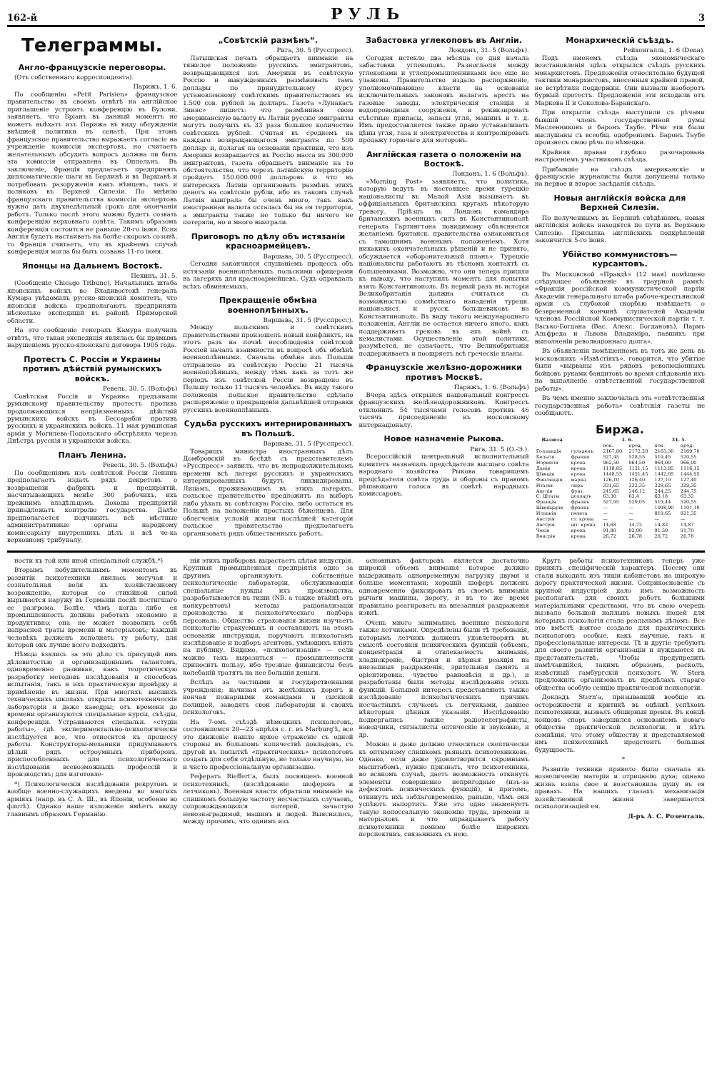162-й
РУЛЬ
3
Телеграммы.
Англо-французскіе переговоры.
(Отъ собственнаго корреспондента).
Парижъ, 1. 6.
По сообщенію «Petit Parisien» французское правительство въ своемъ отвѣтѣ на англійское приглашеніе устроить конференцію въ Булони, заявляетъ, что Бріанъ въ данный моментъ не можетъ выѣхать изъ Парижа въ виду обсужденія внѣшней политики въ сенатѣ. При этомъ французское правительство выражаетъ согласіе на учрежденіе комиссіи экспертовъ, но считаетъ желательнымъ обсудить вопросъ должна ли быть эта комиссія отправлена въ Оппельнъ. Въ заключеніе, Франція предлагаетъ предпринять дипломатическіе шаги въ Берлинѣ и въ Варшавѣ и потребовать разоруженія какъ нѣмцевъ, такъ и поляковъ въ Верхней Силезіи. По мнѣнію французскаго правительства комиссіи экспертовъ нужно дать двухнедѣльный срокъ для окончанія работъ. Только послѣ этого можно будетъ созвать конференцію верховнаго совѣта. Такимъ образомъ конференція состоится не раньше 20-го іюня. Если Англія будетъ настаивать на болѣе скоромъ созывѣ, то Франція считаетъ, что въ крайнемъ случаѣ конференція могла бы быть созвана 11-го іюня.
Японцы на Дальнемъ Востокѣ.
Пекинъ, 31. 5.
(Сообщеніе Chicago Tribune). Начальникъ штаба японскихъ войскъ во Владивостокѣ генералъ Кумара увѣдомилъ русско-японскій комитетъ, что японскія войска предполагаютъ предпринять нѣсколько экспедицій въ районѣ Приморской области.
На это сообщеніе генералъ Камура получилъ отвѣтъ, что такая экспедиція являлась бы прямымъ нарушеніемъ русско-японскаго договора 1905 года.
Протестъ С. Россіи и Украины противъ дѣйствій румынскихъ войскъ.
Ревель, 30. 5. (Вольфъ)
Совѣтская Россія и Украина предъявили румынскому правительству протестъ противъ продолжающихся непріязненныхъ дѣйствій румынскихъ войскъ въ Бессарабіи противъ русскихъ и украинскихъ войскъ. 11 мая румынская армія у Могилева-Подольскаго обстрѣляла черезъ Днѣстръ русскія и украинскія войска.
Планъ Ленина.
Ревель, 30. 5. (Вольфъ)
По сообщеніямъ изъ совѣтской Россіи Ленинъ предполагаетъ издать рядъ декретовъ о возвращеніи фабрикъ и предпріятій, насчитывающихъ менѣе 300 рабочихъ, ихъ прежнимъ владѣльцамъ. Доходы предпріятій принадлежатъ контролю государства. Далѣе предполагается подчинить всѣ мѣстные административные органы народному комиссаріату внутреннихъ дѣлъ и всѣ че-ка верховному трибуналу.
„Совѣтскій размѣнъ“.
Рига, 30. 5 (Русспресс).
Латышская печать обращаетъ вниманіе на тяжелое положеніе русскихъ эмигрантовъ, возвращающихся изъ Америки въ совѣтскую Россію и вынужденныхъ размѣнивать тамъ доллары по принудительному курсу установленному совѣтскимъ правительствомъ въ 1.500 сов. рублей за долларъ. Газета «Лунакасъ Зиняс» пишетъ: что размѣнивая свою американскую валюту въ Латвіи русскіе эмигранты могутъ получить въ 33 раза большее количество совѣтскихъ рублей. Считая въ среднемъ на каждаго возвращающагося эмигранта по 500 доллар. и, полагая на основаніи практики, что изъ Америки возвращается въ Россію масса въ 300.000 эмигрантовъ, газета обращаетъ вниманіе на то обстоятельство, что черезъ латвійскую территорію пройдетъ 150.000.000 долларовъ и что въ интересахъ Латвіи организовать размѣнъ этихъ денегъ на совѣтскіе рубли, ибо въ такомъ случаѣ Латвія выиграла бы очень много, такъ какъ иностранная валюта осталась бы на ея территоріи, а эмигранты также не только бы ничего не потеряли, но и много выиграли.
Приговоръ по дѣлу объ истязаніи красноармейцевъ.
Варшава, 30. 5 (Русспресс).
Сегодня закончился слушаніемъ процессъ объ истязаніи военноплѣнныхъ польскими офицерами въ лагеряхъ для красноармейцевъ. Судъ оправдалъ всѣхъ обвиняемыхъ.
Прекращеніе обмѣна военноплѣнныхъ.
Варшава, 31. 5 (Русспресс).
Между польскимъ и совѣтскимъ правительствами произошелъ новый конфликтъ, на этотъ разъ на почвѣ несоблюденія совѣтской Россіей началъ взаимности въ вопросѣ объ обмѣнѣ военноплѣнными. Сначала обмѣна изъ Польши отправлено въ совѣтскую Россію 21 тысяча военноплѣнныхъ, между тѣмъ какъ за тотъ же періодъ изъ совѣтской Россіи возвращено въ Польшу только 11 тысячъ человѣкъ. Въ виду такого положенія польское правительство сдѣлало распоряженіе о прекращеніи дальнѣйшей отправки русскихъ военноплѣнныхъ.
Судьба русскихъ интернированныхъ въ Польшѣ.
Варшава, 31. 5 (Русспресс).
Товарищъ министра иностранныхъ дѣлъ Домбровскій въ бесѣдѣ съ представителемъ «Русспресс» заявилъ, что въ непродолжительномъ времени всѣ лагери русскихъ и украинскихъ интернированныхъ будутъ ликвидированы. Лицамъ, проживающимъ въ этихъ лагеряхъ, польское правительство предложитъ на выборъ либо уѣхать въ совѣтскую Россію, либо остаться въ Польшѣ на положеніи простыхъ бѣженцевъ. Для облегченія условій жизни послѣдней категоріи польское правительство предполагаетъ организовать рядъ общественныхъ работъ.
Забастовка углекоповъ въ Англіи.
Лондонъ, 31. 5 (Вольфъ).
Сегодня истекло два мѣсяца со дня начала забастовки углекоповъ. Разногласія между углекопами и углепромышленниками все еще не улажены. Правительство издало распоряженіе, уполномочивающее власти на основаніи исключительныхъ законовъ налагать арестъ на газовые заводы, электрическія станціи и водопроводныя сооруженія, и реквизировать съѣстные припасы, запасы угля, машинъ и т. д. Имъ предоставляется также право устанавливать цѣны угля, газа и электричества и контролировать продажу горючаго для моторовъ.
Англійская газета о положеніи на Востокѣ.
Лондонъ, 1. 6 (Вольфъ).
«Morning Post» заявляетъ, что политика, которую ведутъ въ настоящее время турецкіе націоналисты въ Малой Азіи вызываетъ въ оффиціальныхъ британскихъ кругахъ нѣкоторую тревогу. Пріѣздъ въ Лондонъ командира британскихъ военныхъ силъ въ Константинополѣ генерала Гартингтона повидимому объясняется желаніемъ британск. правительства ознакомиться съ тамошнимъ военнымъ положеніемъ. Хотя никакихъ окончательныхъ рѣшеній и не принято, обсуждается «оборонительный планъ». Турецкіе націоналисты работаютъ въ тѣсномъ контактѣ съ большевиками. Возможно, что они теперь пришли къ выводу, что наступилъ моментъ для попытки взять Константинополь. Въ первый разъ въ исторіи Великобританія должна считаться съ возможностью совмѣстнаго нападенія турецк. націоналист. и русск. большевиковъ на Константинополь. Въ виду такого международнаго положенія, Англіи не остается ничего иного, какъ поддерживать грековъ въ ихъ войнѣ съ кемалистами. Осуществленіе этой политики, разумѣется, не означаетъ, что Великобританія поддерживаетъ и поощряетъ всѣ греческіе планы.
Французскіе желѣзно-дорожники противъ Москвѣ.
Парижъ, 1. 6. (Вольфъ)
Вчера здѣсь открылся національный конгрессъ французскихъ желѣзнодорожниковъ. Конгрессъ отклонилъ 54 тысячами голосовъ противъ 46 тысячъ присоединеніе къ московскому интернаціоналу.
Новое назначеніе Рыкова.
Рига, 31. 5 (О.-Э.).
Всероссійскій центральный исполнительный комитетъ назначилъ предсѣдателя высшаго совѣта народнаго хозяйства Рыкова товарищемъ предсѣдателя совѣта труда и обороны съ правомъ рѣшающаго голоса въ совѣтѣ народныхъ комиссаровъ.
Монархическій съѣздъ.
Рейхенгалль, 1. 6 (Dena).
Подъ именемъ съѣзда экономическаго возстановленія здѣсь открылся съѣздъ русскихъ монархистовъ. Предложенія относительно будущей тактики монархистовъ, внесенныя крайней правой, не встрѣтили поддержки. Они вызвали наоборотъ бурный протестъ. Предложенія эти исходили отъ Маркова II и Соколова-Баранскаго.
При открытіи съѣзда выступили съ рѣчами бывшій членъ государственной думы Масленниковъ и баронъ Таубе. Рѣчи эти были выслушаны съ всеобщ. одобреніемъ. Баронъ Таубе произнесъ свою рѣчь по нѣмецки.
Крайняя правая глубоко разочарована настроеніемъ участниковъ съѣзда.
Прибывшіе на съѣздъ американскіе и французскіе журналисты были допущены только на первое и второе засѣданія съѣзда.
Новыя англійскія войска для Верхней Силезіи.
По полученнымъ въ Берлинѣ свѣдѣніямъ, новыя англійскія войска находятся по пути въ Верхнюю Силезію. Присылка англійскихъ подкрѣпленій закончится 5-го іюня.
Убійство коммунистовъ— курсантовъ.
Въ Московской «Правдѣ» (12 мая) помѣщено слѣдующее объявленіе въ траурной рамкѣ: «Фракція россійской коммунистической партіи Академіи генеральнаго штаба рабоче-крестьянской арміи съ глубокой скорбью извѣщаетъ о безвременной кончинѣ слушателей Академіи членовъ Россійской Коммунистической партіи т. т. Васько-Богдана (Вас. Алекс. Богдановъ), Пармъ Альфреда и Львова Владиміра, павшихъ при выполненіи революціоннаго долга».
Въ объявленіи помѣщенномъ въ тотъ же день въ московскихъ «Извѣстіяхъ», говорится, что убитые были «вырваны изъ рядовъ революціонныхъ бойцовъ руками бандитовъ во время слѣдованія ихъ на выполненіе отвѣтственной государственной работы».
Въ чемъ именно заключалась эта «отвѣтственная государственная работа» совѣтскія газеты не сообщаютъ.
Биржа.
| Валюта | | 1. 6. | | 31. 5. | |
| --- | --- | --- | --- | --- | --- |
| | | пок. | прод. | пок. | прод. |
| Голландія | гульденъ | 2167,80 | 2172,20 | 2165,30 | 2169,70 |
| Бельгія | франки | 527,45 | 528,55 | 519,45 | 520,55 |
| Норвегія | крона | 962,50 | 964,50 | 964,00 | 966,00 |
| Данія | крона | 1118,85 | 1121,15 | 1113,85 | 1116,15 |
| Швеція | крона | 1448,55 | 1451,45 | 1442,05 | 1444,95 |
| Финляндія | марка | 126,10 | 126,40 | 127,10 | 127,40 |
| Италія | лира | 331,65 | 332,35 | 328,65 | 329,35 |
| Англія | фунт. | 245,65 | 246,12 | 244,25 | 244,75 |
| С. Штаты | долларъ | 63,30 | 63,4 | 63,18 | 63,32 |
| Франція | франкъ | 527,95 | 529,05 | 519,44 | 520,55 |
| Швейцарія | франкъ | — | — | 1098,90 | 1101,10 |
| Испанія | пезета | — | — | 819,65 | 821,35 |
| Австрія | ст. крона | — | — | — | — |
| Австрія | шт. крона | 14,68 | 14,72 | 14,83 | 14,87 |
| Чехія | крона | 91,80 | 92,00 | 91,50 | 91,70 |
| Венгрія | крона | 26,72 | 26,78 | 26,72 | 26,78 |
ности къ той или иной спеціальной службѣ.*)
Вторымъ побудительнымъ моментомъ въ развитіи психотехники явилась могучая и сознательная воля къ хозяйственному возрожденію, которая со стихійной силой вырывается наружу въ Германіи послѣ постигшаго ее разгрома. Болѣе, чѣмъ когда либо ея промышленность должна работать экономно и продуктивно; она не может позволить себѣ напрасной траты времени и матеріаловъ; каждый человѣкъ долженъ исполнять ту работу, для которой онъ лучше всего подходитъ.
Нѣмцы взялись за это дѣло съ присущей имъ дѣловитостью и организаціоннымъ талантомъ, одновременно развивая, какъ теоретическую разработку методовъ изслѣдованія и способовъ испытанія, такъ и ихъ практическую провѣрку и примѣненіе въ жизни. При многихъ высшихъ техническихъ школахъ открыты психотехническія лабораторіи и даже каѳедры; отъ времени до времени организуются спеціальные курсы, съѣзды, конференціи. Устраиваются спеціальн. «студіи работы», гдѣ экспериментально-психологически изслѣдуется все, что относится къ процессу работы. Конструкторы-механики придумываютъ цѣлый рядъ остроумныхъ приборовъ, приспособленныхъ для психологическаго изслѣдованія всевозможныхъ профессій и производствъ; для изготовле-
*) Психологическія изслѣдованія рекрутовъ и вообще военно-служащихъ введены во многихъ арміяхъ (напр. въ С. А. Ш., въ Японіи, особенно во флотѣ). Однако наше изложеніе имѣетъ ввиду главнымъ образомъ Германію.
нія этихъ приборовъ вырастаетъ цѣлая индустрія. Крупныя промышленныя предпріятія одно за другимъ организуютъ собственные психологическіе лабораторіи, обслуживающія спеціальные нужды ихъ производства, разрабатываются въ тиши (NB. а также втайнѣ отъ конкурентовъ) методы раціонализаціи производства и психологическаго подбора персонала. Общество страхованія жизни изучаетъ психологію страхуемыхъ и составляютъ на этомъ основаніи инструкціи, поручаютъ психологамъ изслѣдованіе и подборъ агентовъ, умѣющихъ вліять на публику. Видимо, «психологизація» — если можно такъ выразиться — промышленности приноситъ пользу, ибо трезвые финансисты безъ колебаній тратятъ на нее большія деньги.
Вслѣдъ за частными и государственными учрежденія; начиная отъ желѣзныхъ дорогъ и кончая пожарными командами и сыскной полиціей, заводятъ свои лабораторіи и своихъ психологовъ.
На 7-омъ съѣздѣ нѣмецкихъ психологовъ, состоявшемся 20—23 апрѣля с. г. въ Marburg'ѣ, все это движеніе нашло яркое отраженіе съ одной стороны въ большомъ количествѣ докладовъ, съ другой въ попыткѣ «практическихъ» психологовъ создать для себя отдѣльную, не только научную, но и чисто профессіональную организацію.
Рефератъ Rieffert'а, былъ посвященъ военной психотехникѣ, (изслѣдованіе шоферовъ и летчиковъ). Военныя власти обратили вниманіе на слишкомъ большую частоту несчастныхъ случаевъ, сопровождающихся потерей, зачастую невознаградимой, машинъ и людей. Выяснилось, между прочимъ, что однимъ изъ
основныхъ факторовъ является достаточно широкій объемъ вниманія которое должно выдерживать одновременную нагрузку двумя и больше моментами; хорошій шоферъ долженъ одновременно фиксировать въ своемъ вниманіи рычаги машины, дорогу, и въ то же время правильно реагировать на внезапныя раздраженія извнѣ.
Очень много занимались военные психологи также летчиками. Опредѣлены были тѣ требованія, которымъ летчикъ долженъ удовлетворять въ смыслѣ состоянія психическихъ функцій (объемъ, концентрація и отвлекаемость вниманія, хладнокровіе, быстрая и вѣрная реакція на внезапныя раздраженія, зрительная память и оріентировка, чувство равновѣсія и др.), и разработаны были методы изслѣдованія этихъ функцій. Большой интересъ представляютъ также изслѣдованіе психологическихъ причинъ несчастныхъ случаевъ съ летчиками, давшее нѣкоторыя цѣнныя указанія. Изслѣдованію подвергались также радіотелеграфисты, наводчики, сигналисты оптическіе и звуковые, и др.
Можно и даже должно относиться скептически къ оптимизму слишкомъ рьяныхъ психотехниковъ. Однако, если даже удовлетворится скромнымъ масштабомъ, нужно признать, что психотехника, во всякомъ случаѣ, даетъ возможность откинуть элементы совершенно непригодные (изъ-за дефектовъ психическихъ функцій), и притомъ, откинуть ихъ заблаговременно, раньше, чѣмъ они успѣютъ напортить. Уже это одно знаменуетъ такую колоссальную экономію труда, времени и матеріаловъ и что оправдываетъ работу психотехники помимо болѣе широкихъ перспективъ, связанныхъ съ нею.
Кругъ работы психотехниковъ теперь уже принялъ спеціфическій характеръ. Посему они стали выходить изъ тиши кабинетовъ на широкую дорогу практической жизни. Соприкосновеніе съ крупной индустріей дало имъ возможность располагать для своихъ работъ большими матеріальными средствами, что въ свою очередь вызвало большой наплывъ новыхъ людей для которыхъ психологія стала реальнымъ дѣломъ. Все это вмѣстѣ взятое создало для практическихъ психологовъ особые, какъ научные, такъ и профессіональные интересы. Тѣ и другіе требуютъ для своего развитія организаціи и нуждаются въ представительствѣ. Чтобы предупредить намѣчавшійся, такимъ образомъ, расколъ, извѣстный гамбургскій психологъ W. Stern предложилъ организовать въ предѣлахъ стараго общества особую секцію практической психологіи.
Докладъ Stern'а, призывавшій вообще къ осторожности и критикѣ въ оцѣнкѣ успѣховъ психотехники, вызвалъ обширныя пренія. Въ концѣ концовъ споръ завершился основаніемъ новаго общества практической психологіи, и нѣтъ сомнѣнія, что этому обществу и представляемой имъ психотехникѣ предстоитъ большая будущность.
*
Развитіе техники привело было сначала къ возвеличенію матеріи и отрицанію духа; однако жизнь взяла свое и возстановила душу въ ея правахъ. На нашихъ глазахъ механизація хозяйственной жизни завершается психологизаціей ея.
Д-ръ А. С. Розенталь.